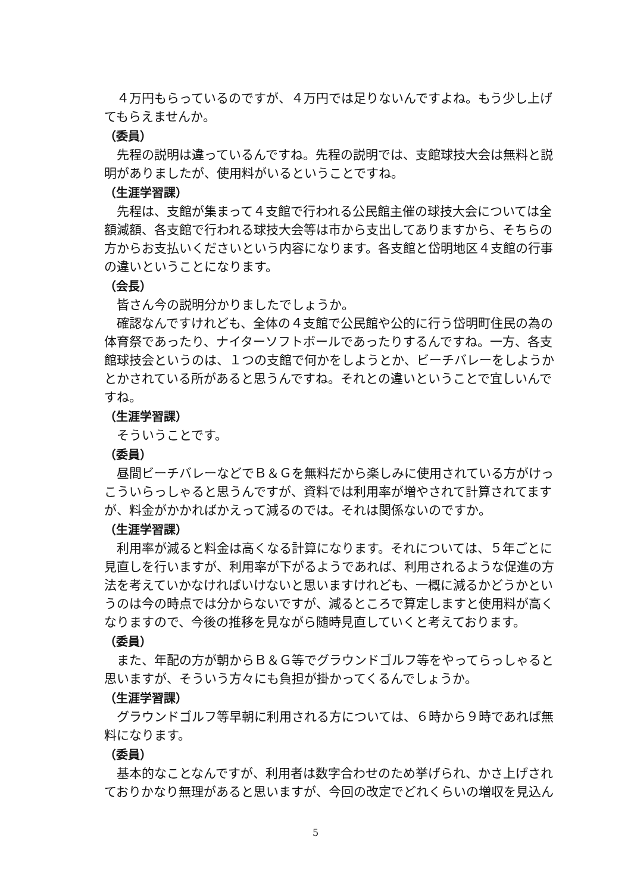４万円もらっているのですが、４万円では足りないんですよね。もう少し上げてもらえませんか。
（委員）
先程の説明は違っているんですね。先程の説明では、支館球技大会は無料と説明がありましたが、使用料がいるということですね。
（生涯学習課）
先程は、支館が集まって４支館で行われる公民館主催の球技大会については全額減額、各支館で行われる球技大会等は市から支出してありますから、そちらの方からお支払いくださいという内容になります。各支館と岱明地区４支館の行事の違いということになります。
（会長）
皆さん今の説明分かりましたでしょうか。
確認なんですけれども、全体の４支館で公民館や公的に行う岱明町住民の為の体育祭であったり、ナイターソフトボールであったりするんですね。一方、各支館球技会というのは、１つの支館で何かをしようとか、ビーチバレーをしようかとかされている所があると思うんですね。それとの違いということで宜しいんですね。
（生涯学習課）
そういうことです。
（委員）
昼間ビーチバレーなどでＢ＆Ｇを無料だから楽しみに使用されている方がけっこういらっしゃると思うんですが、資料では利用率が増やされて計算されてますが、料金がかかればかえって減るのでは。それは関係ないのですか。
（生涯学習課）
利用率が減ると料金は高くなる計算になります。それについては、５年ごとに見直しを行いますが、利用率が下がるようであれば、利用されるような促進の方法を考えていかなければいけないと思いますけれども、一概に減るかどうかというのは今の時点では分からないですが、減るところで算定しますと使用料が高くなりますので、今後の推移を見ながら随時見直していくと考えております。
（委員）
また、年配の方が朝からＢ＆Ｇ等でグラウンドゴルフ等をやってらっしゃると思いますが、そういう方々にも負担が掛かってくるんでしょうか。
（生涯学習課）
グラウンドゴルフ等早朝に利用される方については、６時から９時であれば無料になります。
（委員）
基本的なことなんですが、利用者は数字合わせのため挙げられ、かさ上げされておりかなり無理があると思いますが、今回の改定でどれくらいの増収を見込ん
5